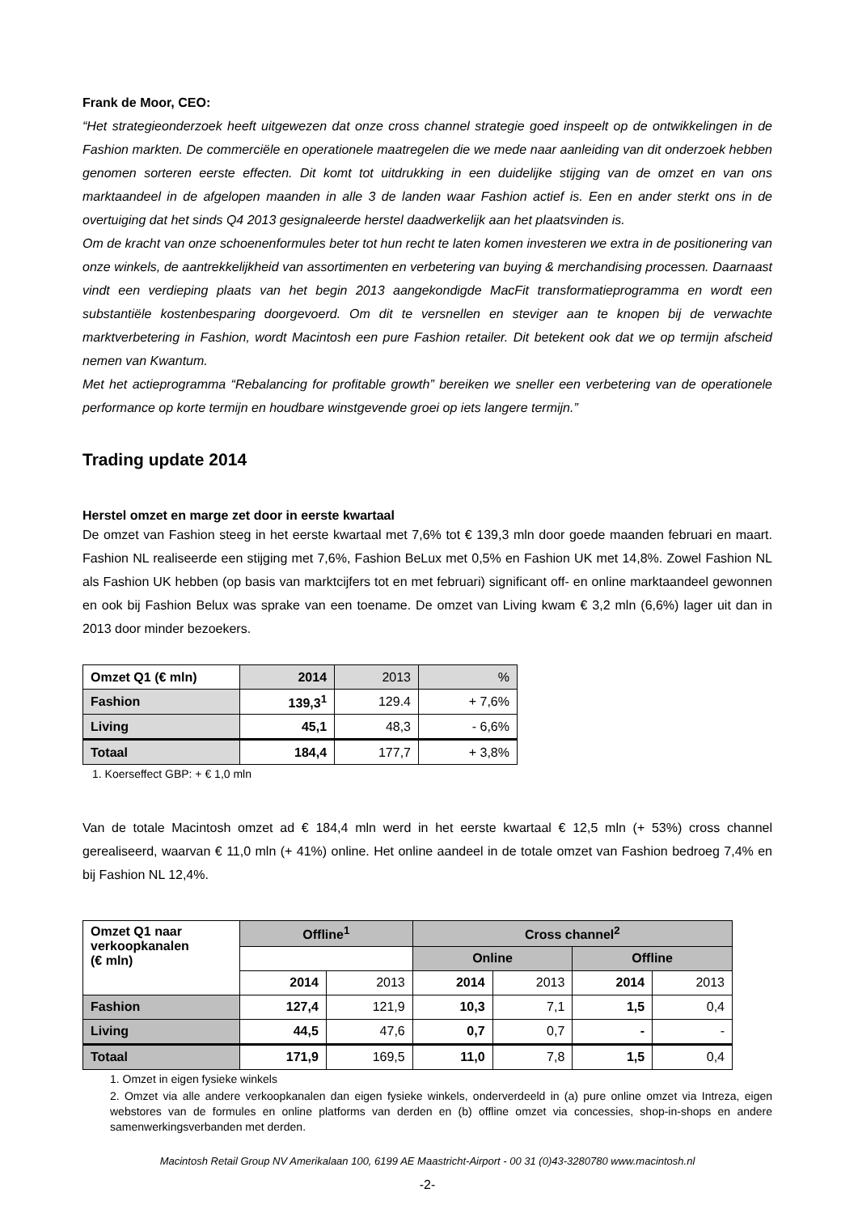Frank de Moor, CEO:
“Het strategieonderzoek heeft uitgewezen dat onze cross channel strategie goed inspeelt op de ontwikkelingen in de Fashion markten. De commerciële en operationele maatregelen die we mede naar aanleiding van dit onderzoek hebben genomen sorteren eerste effecten. Dit komt tot uitdrukking in een duidelijke stijging van de omzet en van ons marktaandeel in de afgelopen maanden in alle 3 de landen waar Fashion actief is. Een en ander sterkt ons in de overtuiging dat het sinds Q4 2013 gesignaleerde herstel daadwerkelijk aan het plaatsvinden is.
Om de kracht van onze schoenenformules beter tot hun recht te laten komen investeren we extra in de positionering van onze winkels, de aantrekkelijkheid van assortimenten en verbetering van buying & merchandising processen. Daarnaast vindt een verdieping plaats van het begin 2013 aangekondigde MacFit transformatieprogramma en wordt een substantiële kostenbesparing doorgevoerd. Om dit te versnellen en steviger aan te knopen bij de verwachte marktverbetering in Fashion, wordt Macintosh een pure Fashion retailer. Dit betekent ook dat we op termijn afscheid nemen van Kwantum.
Met het actieprogramma “Rebalancing for profitable growth” bereiken we sneller een verbetering van de operationele performance op korte termijn en houdbare winstgevende groei op iets langere termijn.”
Trading update 2014
Herstel omzet en marge zet door in eerste kwartaal
De omzet van Fashion steeg in het eerste kwartaal met 7,6% tot € 139,3 mln door goede maanden februari en maart. Fashion NL realiseerde een stijging met 7,6%, Fashion BeLux met 0,5% en Fashion UK met 14,8%. Zowel Fashion NL als Fashion UK hebben (op basis van marktcijfers tot en met februari) significant off- en online marktaandeel gewonnen en ook bij Fashion Belux was sprake van een toename. De omzet van Living kwam € 3,2 mln (6,6%) lager uit dan in 2013 door minder bezoekers.
| Omzet Q1 (€ mln) | 2014 | 2013 | % |
| Fashion | 139,3<sup>1</sup> | 129.4 | + 7,6% |
| Living | 45,1 | 48,3 | - 6,6% |
| Totaal | 184,4 | 177,7 | + 3,8% |
1. Koerseffect GBP: + € 1,0 mln
Van de totale Macintosh omzet ad € 184,4 mln werd in het eerste kwartaal € 12,5 mln (+ 53%) cross channel gerealiseerd, waarvan € 11,0 mln (+ 41%) online. Het online aandeel in de totale omzet van Fashion bedroeg 7,4% en bij Fashion NL 12,4%.
| Omzet Q1 naar verkoopkanalen (€ mln) | Offline<sup>1</sup> | | Cross channel<sup>2</sup> | | | |
| --- | --- | --- | --- | --- | --- | --- |
| | | | Online | | Offline | |
| | 2014 | 2013 | 2014 | 2013 | 2014 | 2013 |
| Fashion | 127,4 | 121,9 | 10,3 | 7,1 | 1,5 | 0,4 |
| Living | 44,5 | 47,6 | 0,7 | 0,7 | - | - |
| Totaal | 171,9 | 169,5 | 11,0 | 7,8 | 1,5 | 0,4 |
1. Omzet in eigen fysieke winkels
2. Omzet via alle andere verkoopkanalen dan eigen fysieke winkels, onderverdeeld in (a) pure online omzet via Intreza, eigen webstores van de formules en online platforms van derden en (b) offline omzet via concessies, shop-in-shops en andere samenwerkingsverbanden met derden.
Macintosh Retail Group NV Amerikalaan 100, 6199 AE Maastricht-Airport - 00 31 (0)43-3280780 www.macintosh.nl
-2-